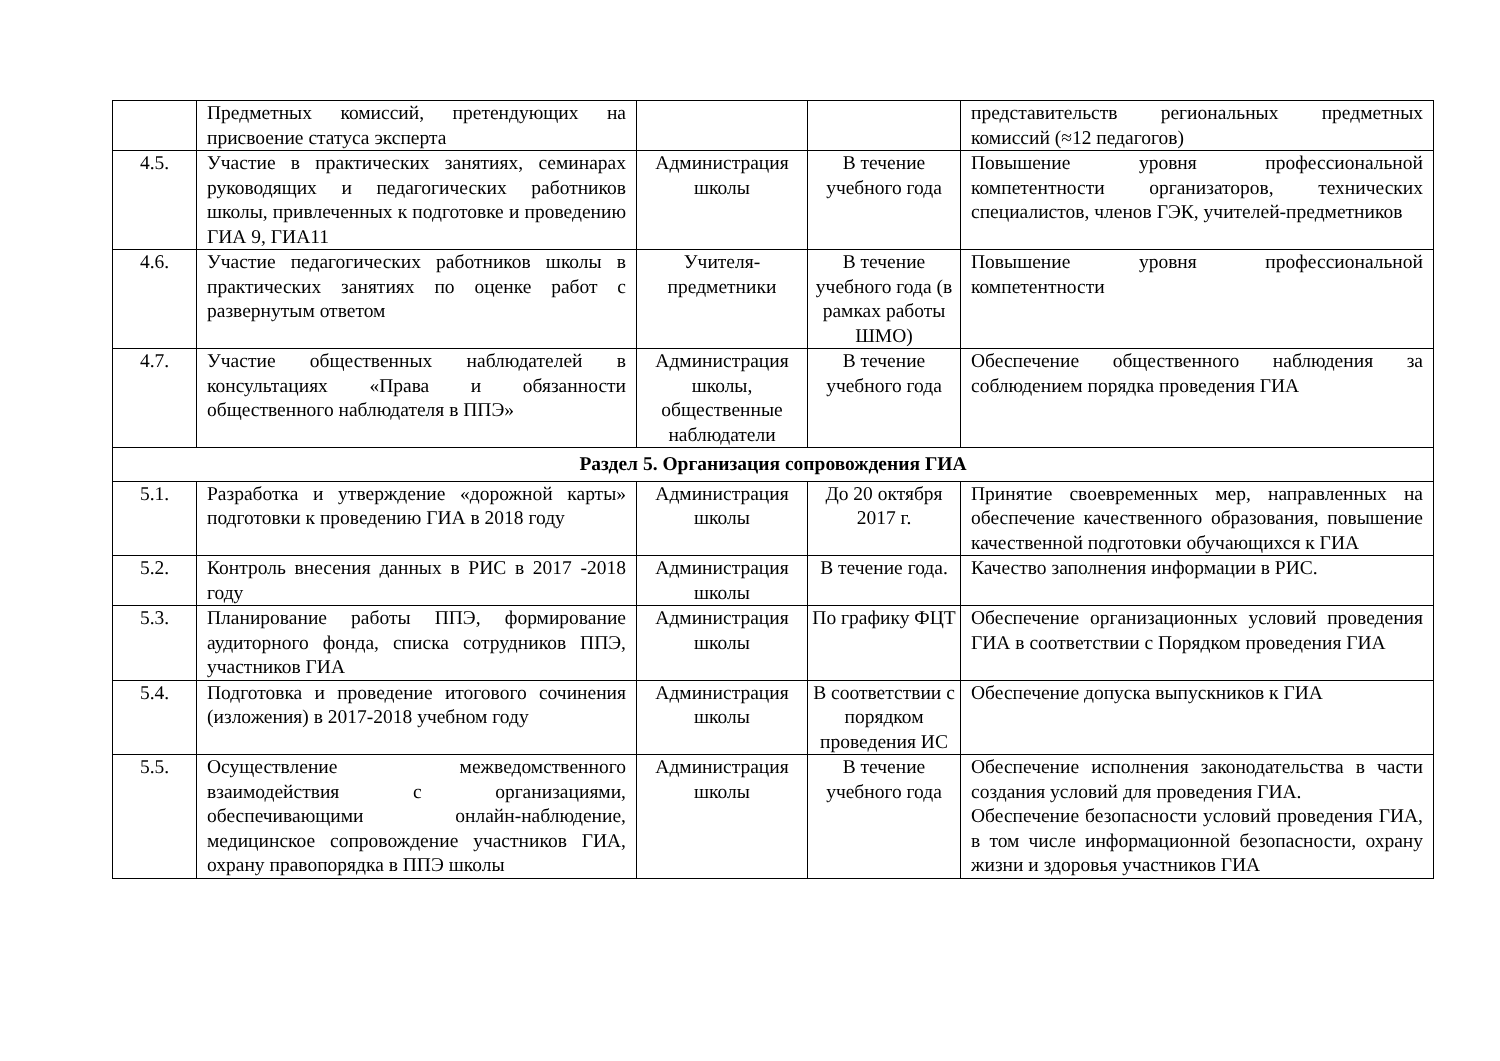| | Предметных комиссий, претендующих на присвоение статуса эксперта | | | представительств региональных предметных комиссий (≈12 педагогов) |
| 4.5. | Участие в практических занятиях, семинарах руководящих и педагогических работников школы, привлеченных к подготовке и проведению ГИА 9, ГИА11 | Администрация школы | В течение учебного года | Повышение уровня профессиональной компетентности организаторов, технических специалистов, членов ГЭК, учителей-предметников |
| 4.6. | Участие педагогических работников школы в практических занятиях по оценке работ с развернутым ответом | Учителя-предметники | В течение учебного года (в рамках работы ШМО) | Повышение уровня профессиональной компетентности |
| 4.7. | Участие общественных наблюдателей в консультациях «Права и обязанности общественного наблюдателя в ППЭ» | Администрация школы, общественные наблюдатели | В течение учебного года | Обеспечение общественного наблюдения за соблюдением порядка проведения ГИА |
| Раздел 5. Организация сопровождения ГИА | | | | |
| 5.1. | Разработка и утверждение «дорожной карты» подготовки к проведению ГИА в 2018 году | Администрация школы | До 20 октября 2017 г. | Принятие своевременных мер, направленных на обеспечение качественного образования, повышение качественной подготовки обучающихся к ГИА |
| 5.2. | Контроль внесения данных в РИС в 2017 -2018 году | Администрация школы | В течение года. | Качество заполнения информации в РИС. |
| 5.3. | Планирование работы ППЭ, формирование аудиторного фонда, списка сотрудников ППЭ, участников ГИА | Администрация школы | По графику ФЦТ | Обеспечение организационных условий проведения ГИА в соответствии с Порядком проведения ГИА |
| 5.4. | Подготовка и проведение итогового сочинения (изложения) в 2017-2018 учебном году | Администрация школы | В соответствии с порядком проведения ИС | Обеспечение допуска выпускников к ГИА |
| 5.5. | Осуществление межведомственного взаимодействия с организациями, обеспечивающими онлайн-наблюдение, медицинское сопровождение участников ГИА, охрану правопорядка в ППЭ школы | Администрация школы | В течение учебного года | Обеспечение исполнения законодательства в части создания условий для проведения ГИА. Обеспечение безопасности условий проведения ГИА, в том числе информационной безопасности, охрану жизни и здоровья участников ГИА |